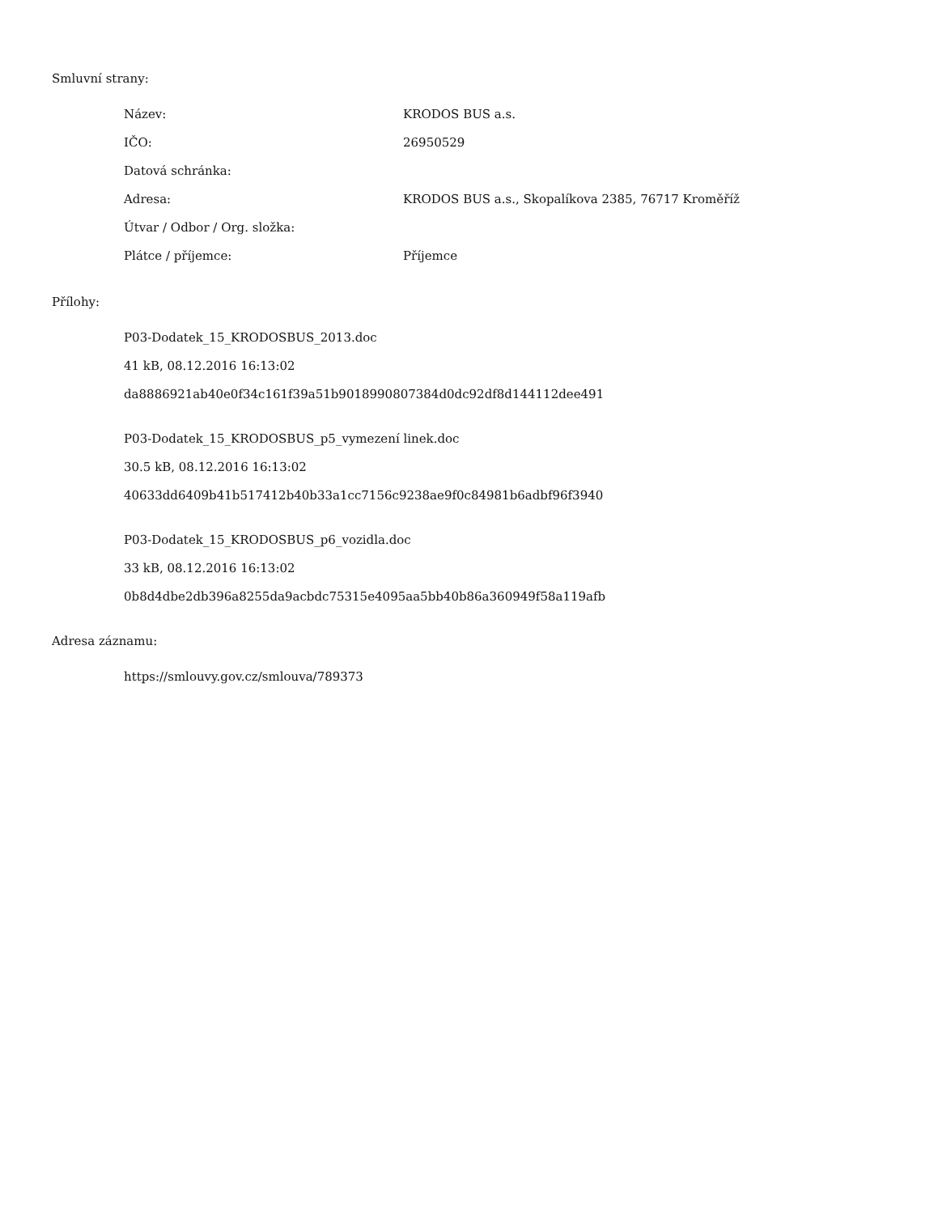Smluvní strany:
| Název: | KRODOS BUS a.s. |
| IČO: | 26950529 |
| Datová schránka: | |
| Adresa: | KRODOS BUS a.s., Skopalíkova 2385, 76717 Kroměříž |
| Útvar / Odbor / Org. složka: | |
| Plátce / příjemce: | Příjemce |
Přílohy:
P03-Dodatek_15_KRODOSBUS_2013.doc
41 kB, 08.12.2016 16:13:02
da8886921ab40e0f34c161f39a51b9018990807384d0dc92df8d144112dee491
P03-Dodatek_15_KRODOSBUS_p5_vymezení linek.doc
30.5 kB, 08.12.2016 16:13:02
40633dd6409b41b517412b40b33a1cc7156c9238ae9f0c84981b6adbf96f3940
P03-Dodatek_15_KRODOSBUS_p6_vozidla.doc
33 kB, 08.12.2016 16:13:02
0b8d4dbe2db396a8255da9acbdc75315e4095aa5bb40b86a360949f58a119afb
Adresa záznamu:
https://smlouvy.gov.cz/smlouva/789373